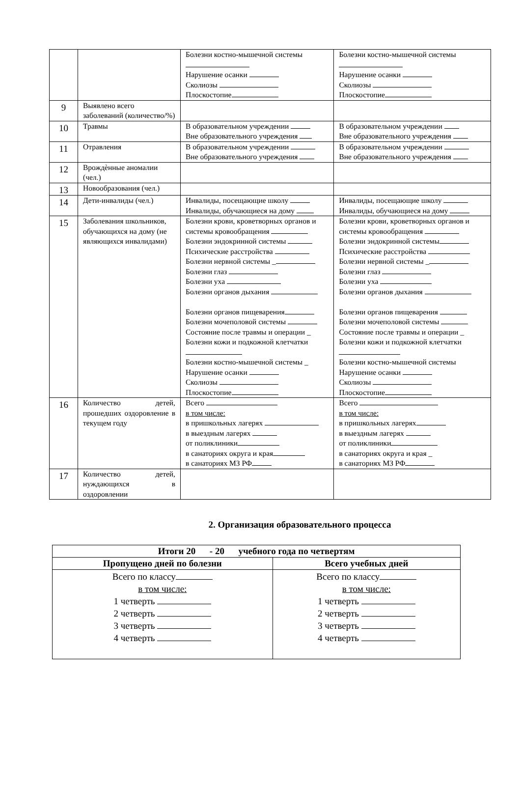| | | Болезни костно-мышечной системы Нарушение осанки Сколиозы Плоскостопие | Болезни костно-мышечной системы Нарушение осанки Сколиозы Плоскостопие |
| 9 | Выявлено всего заболеваний (количество/%) | | |
| 10 | Травмы | В образовательном учреждении Вне образовательного учреждения | В образовательном учреждении Вне образовательного учреждения |
| 11 | Отравления | В образовательном учреждении Вне образовательного учреждения | В образовательном учреждении Вне образовательного учреждения |
| 12 | Врождѐнные аномалии (чел.) | | |
| 13 | Новообразования (чел.) | | |
| 14 | Дети-инвалиды (чел.) | Инвалиды, посещающие школу Инвалиды, обучающиеся на дому | Инвалиды, посещающие школу Инвалиды, обучающиеся на дому |
| 15 | Заболевания школьников, обучающихся на дому (не являющихся инвалидами) | Болезни крови, кроветворных органов и системы кровообращения Болезни эндокринной системы Психические расстройства Болезни нервной системы _ Болезни глаз Болезни уха Болезни органов дыхания Болезни органов пищеварения Болезни мочеполовой системы Состояние после травмы и операции _ Болезни кожи и подкожной клетчатки Болезни костно-мышечной системы _ Нарушение осанки Сколиозы Плоскостопие | Болезни крови, кроветворных органов и системы кровообращения Болезни эндокринной системы Психические расстройства Болезни нервной системы _ Болезни глаз Болезни уха Болезни органов дыхания Болезни органов пищеварения Болезни мочеполовой системы Состояние после травмы и операции _ Болезни кожи и подкожной клетчатки Болезни костно-мышечной системы Нарушение осанки Сколиозы Плоскостопие |
| 16 | Количество детей, прошедших оздоровление в текущем году | Всего в том числе: в пришкольных лагерях в выездным лагерях от поликлиники в санаториях округа и края в санаториях МЗ РФ | Всего в том числе: в пришкольных лагерях в выездным лагерях от поликлиники в санаториях округа и края _ в санаториях МЗ РФ |
| 17 | Количество детей, нуждающихся в оздоровлении | | |
2. Организация образовательного процесса
| Итоги 20 - 20 учебного года по четвертям | |
| --- | --- |
| Пропущено дней по болезни | Всего учебных дней |
| Всего по классу в том числе: 1 четверть 2 четверть 3 четверть 4 четверть | Всего по классу в том числе: 1 четверть 2 четверть 3 четверть 4 четверть |